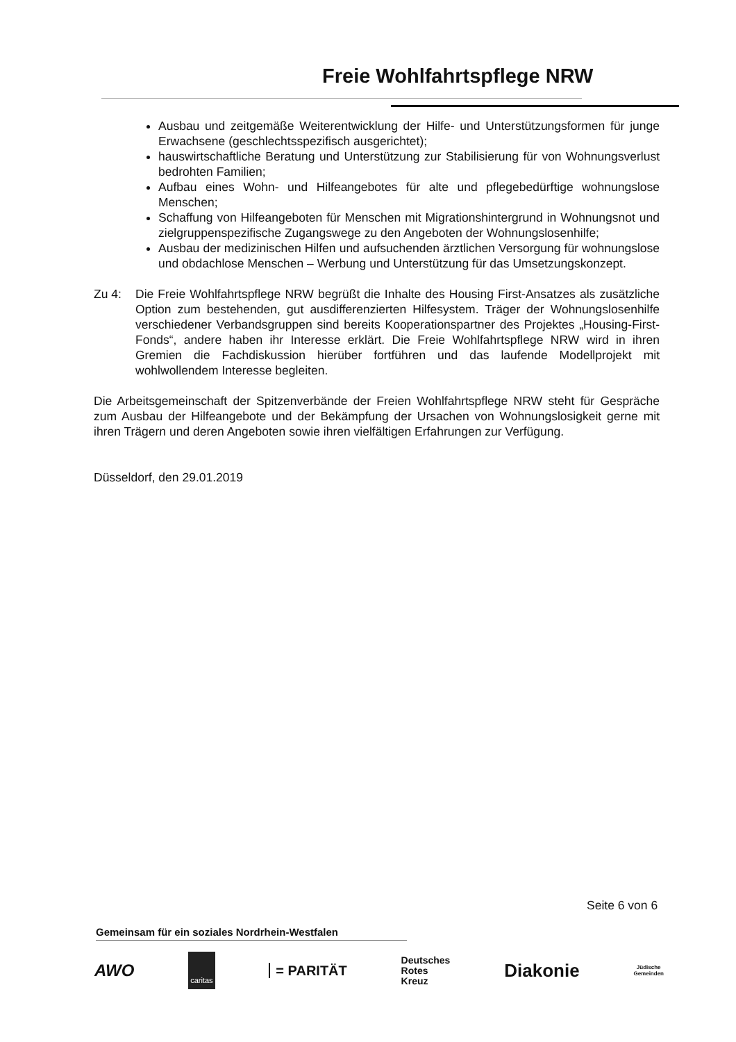Freie Wohlfahrtspflege NRW
Ausbau und zeitgemäße Weiterentwicklung der Hilfe- und Unterstützungsformen für junge Erwachsene (geschlechtsspezifisch ausgerichtet);
hauswirtschaftliche Beratung und Unterstützung zur Stabilisierung für von Wohnungs­verlust bedrohten Familien;
Aufbau eines Wohn- und Hilfeangebotes für alte und pflegebedürftige wohnungslose Menschen;
Schaffung von Hilfeangeboten für Menschen mit Migrationshintergrund in Wohnungs­not und zielgruppenspezifische Zugangswege zu den Angeboten der Wohnungslo­senhilfe;
Ausbau der medizinischen Hilfen und aufsuchenden ärztlichen Versorgung für woh­nungslose und obdachlose Menschen – Werbung und Unterstützung für das Umset­zungskonzept.
Zu 4: Die Freie Wohlfahrtspflege NRW begrüßt die Inhalte des Housing First-Ansatzes als zu­sätzliche Option zum bestehenden, gut ausdifferenzierten Hilfesystem. Träger der Woh­nungslosenhilfe verschiedener Verbandsgruppen sind bereits Kooperationspartner des Projektes „Housing-First-Fonds“, andere haben ihr Interesse erklärt. Die Freie Wohlfahrts­pflege NRW wird in ihren Gremien die Fachdiskussion hierüber fortführen und das lau­fende Modellprojekt mit wohlwollendem Interesse begleiten.
Die Arbeitsgemeinschaft der Spitzenverbände der Freien Wohlfahrtspflege NRW steht für Ge­spräche zum Ausbau der Hilfeangebote und der Bekämpfung der Ursachen von Wohnungslosig­keit gerne mit ihren Trägern und deren Angeboten sowie ihren vielfältigen Erfahrungen zur Ver­fügung.
Düsseldorf, den 29.01.2019
Seite 6 von 6
Gemeinsam für ein soziales Nordrhein-Westfalen
AWO caritas = PARITÄT Deutsches
Rotes
Kreuz Diakonie Jüdische
Gemeinden